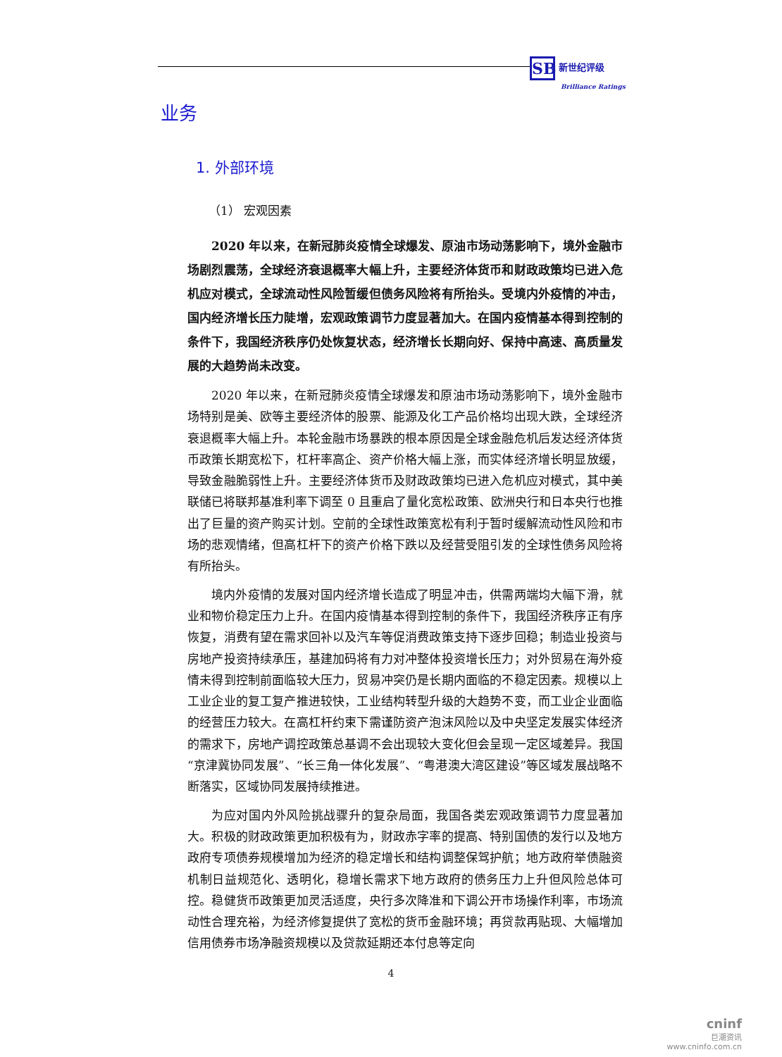SB 新世纪评级
Brilliance Ratings
业务
1. 外部环境
（1） 宏观因素
2020 年以来，在新冠肺炎疫情全球爆发、原油市场动荡影响下，境外金融市场剧烈震荡，全球经济衰退概率大幅上升，主要经济体货币和财政政策均已进入危机应对模式，全球流动性风险暂缓但债务风险将有所抬头。受境内外疫情的冲击，国内经济增长压力陡增，宏观政策调节力度显著加大。在国内疫情基本得到控制的条件下，我国经济秩序仍处恢复状态，经济增长长期向好、保持中高速、高质量发展的大趋势尚未改变。
2020 年以来，在新冠肺炎疫情全球爆发和原油市场动荡影响下，境外金融市场特别是美、欧等主要经济体的股票、能源及化工产品价格均出现大跌，全球经济衰退概率大幅上升。本轮金融市场暴跌的根本原因是全球金融危机后发达经济体货币政策长期宽松下，杠杆率高企、资产价格大幅上涨，而实体经济增长明显放缓，导致金融脆弱性上升。主要经济体货币及财政政策均已进入危机应对模式，其中美联储已将联邦基准利率下调至 0 且重启了量化宽松政策、欧洲央行和日本央行也推出了巨量的资产购买计划。空前的全球性政策宽松有利于暂时缓解流动性风险和市场的悲观情绪，但高杠杆下的资产价格下跌以及经营受阻引发的全球性债务风险将有所抬头。
境内外疫情的发展对国内经济增长造成了明显冲击，供需两端均大幅下滑，就业和物价稳定压力上升。在国内疫情基本得到控制的条件下，我国经济秩序正有序恢复，消费有望在需求回补以及汽车等促消费政策支持下逐步回稳；制造业投资与房地产投资持续承压，基建加码将有力对冲整体投资增长压力；对外贸易在海外疫情未得到控制前面临较大压力，贸易冲突仍是长期内面临的不稳定因素。规模以上工业企业的复工复产推进较快，工业结构转型升级的大趋势不变，而工业企业面临的经营压力较大。在高杠杆约束下需谨防资产泡沫风险以及中央坚定发展实体经济的需求下，房地产调控政策总基调不会出现较大变化但会呈现一定区域差异。我国“京津冀协同发展”、“长三角一体化发展”、“粤港澳大湾区建设”等区域发展战略不断落实，区域协同发展持续推进。
为应对国内外风险挑战骤升的复杂局面，我国各类宏观政策调节力度显著加大。积极的财政政策更加积极有为，财政赤字率的提高、特别国债的发行以及地方政府专项债券规模增加为经济的稳定增长和结构调整保驾护航；地方政府举债融资机制日益规范化、透明化，稳增长需求下地方政府的债务压力上升但风险总体可控。稳健货币政策更加灵活适度，央行多次降准和下调公开市场操作利率，市场流动性合理充裕，为经济修复提供了宽松的货币金融环境；再贷款再贴现、大幅增加信用债券市场净融资规模以及贷款延期还本付息等定向
4
cninf
巨潮资讯
www.cninfo.com.cn